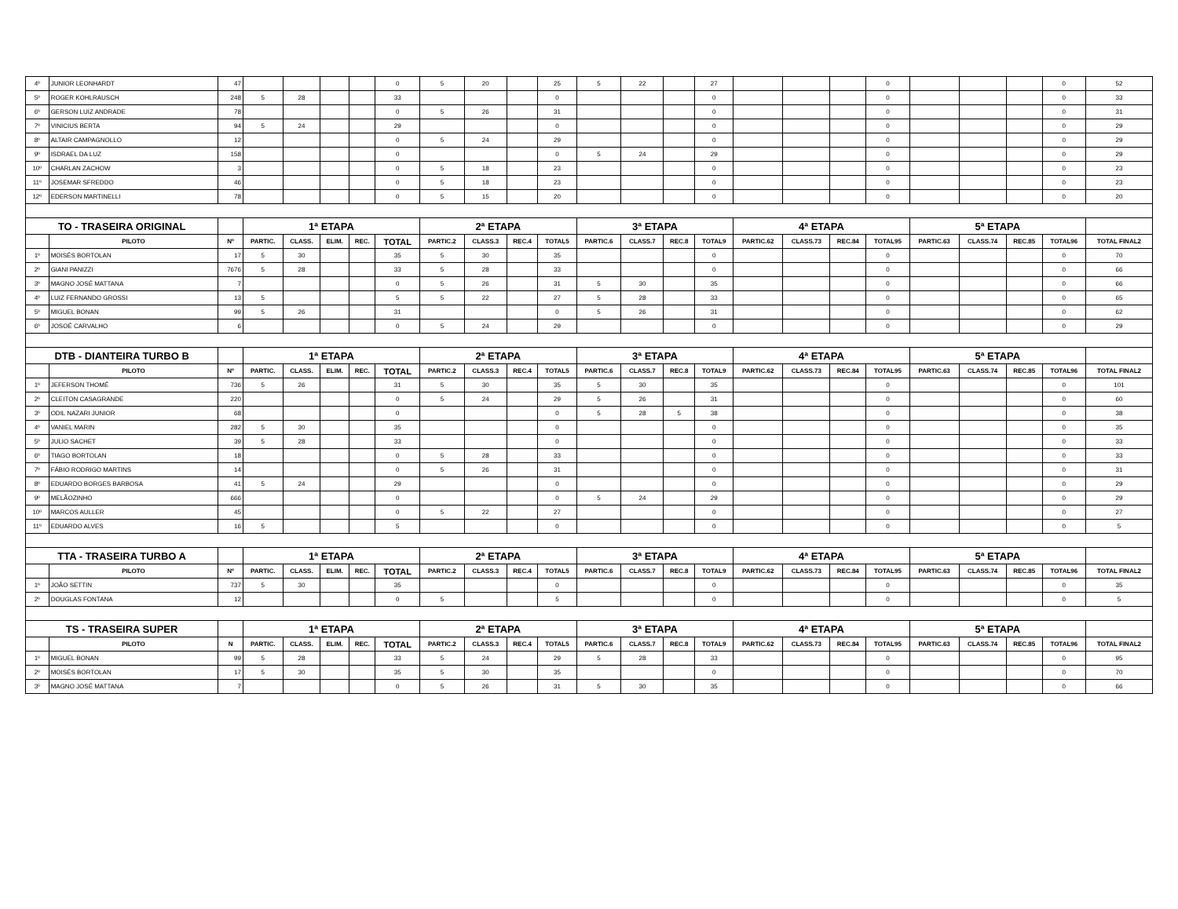| 4º | JUNIOR LEONHARDT | 47 | | | | | 0 | 5 | 20 | | 25 | 5 | 22 | | 27 | | | | 0 | | | | 0 | 52 |
| 5º | ROGER KOHLRAUSCH | 248 | 5 | 28 | | | 33 | | | | 0 | | | | 0 | | | | 0 | | | | 0 | 33 |
| 6º | GERSON LUIZ ANDRADE | 78 | | | | | 0 | 5 | 26 | | 31 | | | | 0 | | | | 0 | | | | 0 | 31 |
| 7º | VINICIUS BERTA | 94 | 5 | 24 | | | 29 | | | | 0 | | | | 0 | | | | 0 | | | | 0 | 29 |
| 8º | ALTAIR CAMPAGNOLLO | 12 | | | | | 0 | 5 | 24 | | 29 | | | | 0 | | | | 0 | | | | 0 | 29 |
| 9º | ISDRAEL DA LUZ | 158 | | | | | 0 | | | | 0 | 5 | 24 | | 29 | | | | 0 | | | | 0 | 29 |
| 10º | CHARLAN ZACHOW | 3 | | | | | 0 | 5 | 18 | | 23 | | | | 0 | | | | 0 | | | | 0 | 23 |
| 11º | JOSEMAR SFREDDO | 46 | | | | | 0 | 5 | 18 | | 23 | | | | 0 | | | | 0 | | | | 0 | 23 |
| 12º | EDERSON MARTINELLI | 78 | | | | | 0 | 5 | 15 | | 20 | | | | 0 | | | | 0 | | | | 0 | 20 |
| TO - TRASEIRA ORIGINAL | | | 1ª ETAPA | | | | | 2ª ETAPA | | | | 3ª ETAPA | | | | 4ª ETAPA | | | | 5ª ETAPA | | | | |
| | PILOTO | Nº | PARTIC. | CLASS. | ELIM. | REC. | TOTAL | PARTIC.2 | CLASS.3 | REC.4 | TOTAL5 | PARTIC.6 | CLASS.7 | REC.8 | TOTAL9 | PARTIC.62 | CLASS.73 | REC.84 | TOTAL95 | PARTIC.63 | CLASS.74 | REC.85 | TOTAL96 | TOTAL FINAL2 |
| 1º | MOISÉS BORTOLAN | 17 | 5 | 30 | | | 35 | 5 | 30 | | 35 | | | | 0 | | | | 0 | | | | 0 | 70 |
| 2º | GIANI PANIZZI | 7676 | 5 | 28 | | | 33 | 5 | 28 | | 33 | | | | 0 | | | | 0 | | | | 0 | 66 |
| 3º | MAGNO JOSÉ MATTANA | 7 | | | | | 0 | 5 | 26 | | 31 | 5 | 30 | | 35 | | | | 0 | | | | 0 | 66 |
| 4º | LUIZ FERNANDO GROSSI | 13 | 5 | | | | 5 | 5 | 22 | | 27 | 5 | 28 | | 33 | | | | 0 | | | | 0 | 65 |
| 5º | MIGUEL BONAN | 99 | 5 | 26 | | | 31 | | | | 0 | 5 | 26 | | 31 | | | | 0 | | | | 0 | 62 |
| 6º | JOSOÉ CARVALHO | 6 | | | | | 0 | 5 | 24 | | 29 | | | | 0 | | | | 0 | | | | 0 | 29 |
| DTB - DIANTEIRA TURBO B | | | 1ª ETAPA | | | | | 2ª ETAPA | | | | 3ª ETAPA | | | | 4ª ETAPA | | | | 5ª ETAPA | | | | |
| | PILOTO | Nº | PARTIC. | CLASS. | ELIM. | REC. | TOTAL | PARTIC.2 | CLASS.3 | REC.4 | TOTAL5 | PARTIC.6 | CLASS.7 | REC.8 | TOTAL9 | PARTIC.62 | CLASS.73 | REC.84 | TOTAL95 | PARTIC.63 | CLASS.74 | REC.85 | TOTAL96 | TOTAL FINAL2 |
| 1º | JEFERSON THOMÉ | 736 | 5 | 26 | | | 31 | 5 | 30 | | 35 | 5 | 30 | | 35 | | | | 0 | | | | 0 | 101 |
| 2º | CLEITON CASAGRANDE | 220 | | | | | 0 | 5 | 24 | | 29 | 5 | 26 | | 31 | | | | 0 | | | | 0 | 60 |
| 3º | ODIL NAZARI JUNIOR | 68 | | | | | 0 | | | | 0 | 5 | 28 | 5 | 38 | | | | 0 | | | | 0 | 38 |
| 4º | VANIEL MARIN | 282 | 5 | 30 | | | 35 | | | | 0 | | | | 0 | | | | 0 | | | | 0 | 35 |
| 5º | JULIO SACHET | 39 | 5 | 28 | | | 33 | | | | 0 | | | | 0 | | | | 0 | | | | 0 | 33 |
| 6º | TIAGO BORTOLAN | 18 | | | | | 0 | 5 | 28 | | 33 | | | | 0 | | | | 0 | | | | 0 | 33 |
| 7º | FÁBIO RODRIGO MARTINS | 14 | | | | | 0 | 5 | 26 | | 31 | | | | 0 | | | | 0 | | | | 0 | 31 |
| 8º | EDUARDO BORGES BARBOSA | 41 | 5 | 24 | | | 29 | | | | 0 | | | | 0 | | | | 0 | | | | 0 | 29 |
| 9º | MELÃOZINHO | 666 | | | | | 0 | | | | 0 | 5 | 24 | | 29 | | | | 0 | | | | 0 | 29 |
| 10º | MARCOS AULLER | 45 | | | | | 0 | 5 | 22 | | 27 | | | | 0 | | | | 0 | | | | 0 | 27 |
| 11º | EDUARDO ALVES | 16 | 5 | | | | 5 | | | | 0 | | | | 0 | | | | 0 | | | | 0 | 5 |
| TTA - TRASEIRA TURBO A | | | 1ª ETAPA | | | | | 2ª ETAPA | | | | 3ª ETAPA | | | | 4ª ETAPA | | | | 5ª ETAPA | | | | |
| | PILOTO | Nº | PARTIC. | CLASS. | ELIM. | REC. | TOTAL | PARTIC.2 | CLASS.3 | REC.4 | TOTAL5 | PARTIC.6 | CLASS.7 | REC.8 | TOTAL9 | PARTIC.62 | CLASS.73 | REC.84 | TOTAL95 | PARTIC.63 | CLASS.74 | REC.85 | TOTAL96 | TOTAL FINAL2 |
| 1º | JOÃO SETTIN | 737 | 5 | 30 | | | 35 | | | | 0 | | | | 0 | | | | 0 | | | | 0 | 35 |
| 2º | DOUGLAS FONTANA | 12 | | | | | 0 | 5 | | | 5 | | | | 0 | | | | 0 | | | | 0 | 5 |
| TS - TRASEIRA SUPER | | | 1ª ETAPA | | | | | 2ª ETAPA | | | | 3ª ETAPA | | | | 4ª ETAPA | | | | 5ª ETAPA | | | | |
| | PILOTO | N | PARTIC. | CLASS. | ELIM. | REC. | TOTAL | PARTIC.2 | CLASS.3 | REC.4 | TOTAL5 | PARTIC.6 | CLASS.7 | REC.8 | TOTAL9 | PARTIC.62 | CLASS.73 | REC.84 | TOTAL95 | PARTIC.63 | CLASS.74 | REC.85 | TOTAL96 | TOTAL FINAL2 |
| 1º | MIGUEL BONAN | 99 | 5 | 28 | | | 33 | 5 | 24 | | 29 | 5 | 28 | | 33 | | | | 0 | | | | 0 | 95 |
| 2º | MOISÉS BORTOLAN | 17 | 5 | 30 | | | 35 | 5 | 30 | | 35 | | | | 0 | | | | 0 | | | | 0 | 70 |
| 3º | MAGNO JOSÉ MATTANA | 7 | | | | | 0 | 5 | 26 | | 31 | 5 | 30 | | 35 | | | | 0 | | | | 0 | 66 |